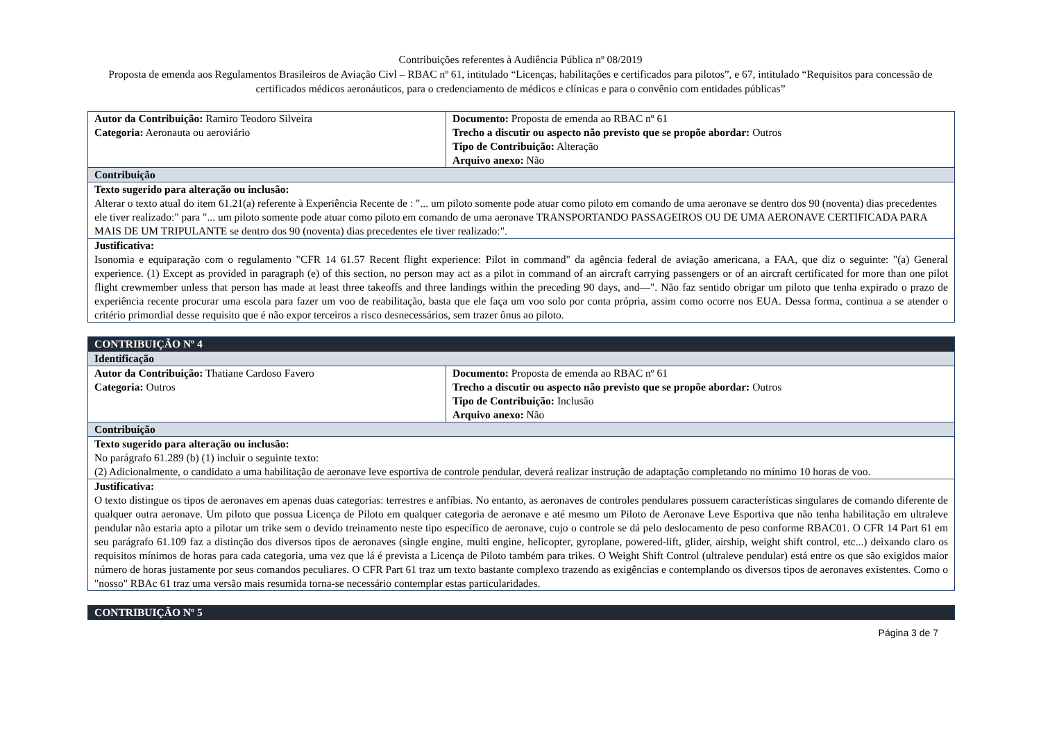Contribuições referentes à Audiência Pública nº 08/2019
Proposta de emenda aos Regulamentos Brasileiros de Aviação Civl – RBAC nº 61, intitulado “Licenças, habilitações e certificados para pilotos”, e 67, intitulado “Requisitos para concessão de certificados médicos aeronáuticos, para o credenciamento de médicos e clínicas e para o convênio com entidades públicas”
| Autor da Contribuição: Ramiro Teodoro Silveira Categoria: Aeronauta ou aeroviário | Documento: Proposta de emenda ao RBAC nº 61 Trecho a discutir ou aspecto não previsto que se propõe abordar: Outros Tipo de Contribuição: Alteração Arquivo anexo: Não |
| Contribuição | |
| Texto sugerido para alteração ou inclusão: Alterar o texto atual do item 61.21(a) referente à Experiência Recente de : "... um piloto somente pode atuar como piloto em comando de uma aeronave se dentro dos 90 (noventa) dias precedentes ele tiver realizado:" para "... um piloto somente pode atuar como piloto em comando de uma aeronave TRANSPORTANDO PASSAGEIROS OU DE UMA AERONAVE CERTIFICADA PARA MAIS DE UM TRIPULANTE se dentro dos 90 (noventa) dias precedentes ele tiver realizado:". | |
| Justificativa: Isonomia e equiparação com o regulamento "CFR 14 61.57 Recent flight experience: Pilot in command" da agência federal de aviação americana, a FAA, que diz o seguinte: "(a) General experience. (1) Except as provided in paragraph (e) of this section, no person may act as a pilot in command of an aircraft carrying passengers or of an aircraft certificated for more than one pilot flight crewmember unless that person has made at least three takeoffs and three landings within the preceding 90 days, and—". Não faz sentido obrigar um piloto que tenha expirado o prazo de experiência recente procurar uma escola para fazer um voo de reabilitação, basta que ele faça um voo solo por conta própria, assim como ocorre nos EUA. Dessa forma, continua a se atender o critério primordial desse requisito que é não expor terceiros a risco desnecessários, sem trazer ônus ao piloto. | |
| CONTRIBUIÇÃO Nº 4 | |
| Identificação | |
| Autor da Contribuição: Thatiane Cardoso Favero Categoria: Outros | Documento: Proposta de emenda ao RBAC nº 61 Trecho a discutir ou aspecto não previsto que se propõe abordar: Outros Tipo de Contribuição: Inclusão Arquivo anexo: Não |
| Contribuição | |
| Texto sugerido para alteração ou inclusão: No parágrafo 61.289 (b) (1) incluir o seguinte texto: (2) Adicionalmente, o candidato a uma habilitação de aeronave leve esportiva de controle pendular, deverá realizar instrução de adaptação completando no mínimo 10 horas de voo. | |
| Justificativa: O texto distingue os tipos de aeronaves em apenas duas categorias: terrestres e anfíbias. No entanto, as aeronaves de controles pendulares possuem características singulares de comando diferente de qualquer outra aeronave. Um piloto que possua Licença de Piloto em qualquer categoria de aeronave e até mesmo um Piloto de Aeronave Leve Esportiva que não tenha habilitação em ultraleve pendular não estaria apto a pilotar um trike sem o devido treinamento neste tipo específico de aeronave, cujo o controle se dá pelo deslocamento de peso conforme RBAC01. O CFR 14 Part 61 em seu parágrafo 61.109 faz a distinção dos diversos tipos de aeronaves (single engine, multi engine, helicopter, gyroplane, powered-lift, glider, airship, weight shift control, etc...) deixando claro os requisitos mínimos de horas para cada categoria, uma vez que lá é prevista a Licença de Piloto também para trikes. O Weight Shift Control (ultraleve pendular) está entre os que são exigidos maior número de horas justamente por seus comandos peculiares. O CFR Part 61 traz um texto bastante complexo trazendo as exigências e contemplando os diversos tipos de aeronaves existentes. Como o "nosso" RBAc 61 traz uma versão mais resumida torna-se necessário contemplar estas particularidades. | |
| CONTRIBUIÇÃO Nº 5 |
Página 3 de 7